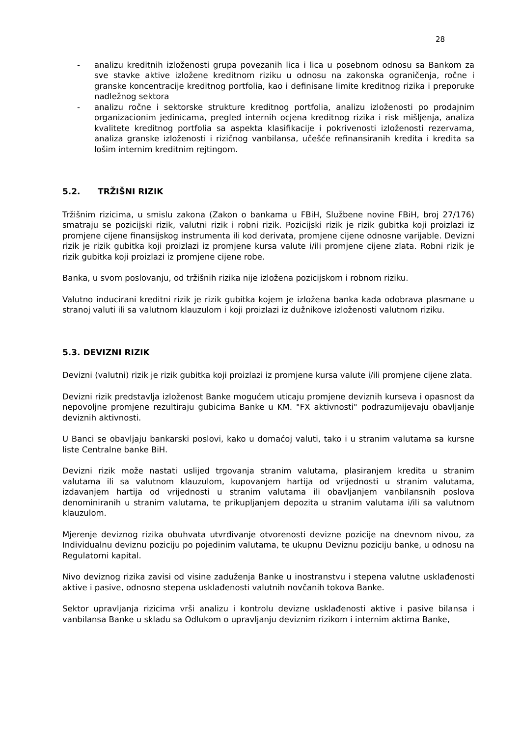28
- analizu kreditnih izloženosti grupa povezanih lica i lica u posebnom odnosu sa Bankom za sve stavke aktive izložene kreditnom riziku u odnosu na zakonska ograničenja, ročne i granske koncentracije kreditnog portfolia, kao i definisane limite kreditnog rizika i preporuke nadležnog sektora
- analizu ročne i sektorske strukture kreditnog portfolia, analizu izloženosti po prodajnim organizacionim jedinicama, pregled internih ocjena kreditnog rizika i risk mišljenja, analiza kvalitete kreditnog portfolia sa aspekta klasifikacije i pokrivenosti izloženosti rezervama, analiza granske izloženosti i rizičnog vanbilansa, učešće refinansiranih kredita i kredita sa lošim internim kreditnim rejtingom.
5.2. TRŽIŠNI RIZIK
Tržišnim rizicima, u smislu zakona (Zakon o bankama u FBiH, Službene novine FBiH, broj 27/176) smatraju se pozicijski rizik, valutni rizik i robni rizik. Pozicijski rizik je rizik gubitka koji proizlazi iz promjene cijene finansijskog instrumenta ili kod derivata, promjene cijene odnosne varijable. Devizni rizik je rizik gubitka koji proizlazi iz promjene kursa valute i/ili promjene cijene zlata. Robni rizik je rizik gubitka koji proizlazi iz promjene cijene robe.
Banka, u svom poslovanju, od tržišnih rizika nije izložena pozicijskom i robnom riziku.
Valutno inducirani kreditni rizik je rizik gubitka kojem je izložena banka kada odobrava plasmane u stranoj valuti ili sa valutnom klauzulom i koji proizlazi iz dužnikove izloženosti valutnom riziku.
5.3. DEVIZNI RIZIK
Devizni (valutni) rizik je rizik gubitka koji proizlazi iz promjene kursa valute i/ili promjene cijene zlata.
Devizni rizik predstavlja izloženost Banke mogućem uticaju promjene deviznih kurseva i opasnost da nepovoljne promjene rezultiraju gubicima Banke u KM. "FX aktivnosti" podrazumijevaju obavljanje deviznih aktivnosti.
U Banci se obavljaju bankarski poslovi, kako u domaćoj valuti, tako i u stranim valutama sa kursne liste Centralne banke BiH.
Devizni rizik može nastati uslijed trgovanja stranim valutama, plasiranjem kredita u stranim valutama ili sa valutnom klauzulom, kupovanjem hartija od vrijednosti u stranim valutama, izdavanjem hartija od vrijednosti u stranim valutama ili obavljanjem vanbilansnih poslova denominiranih u stranim valutama, te prikupljanjem depozita u stranim valutama i/ili sa valutnom klauzulom.
Mjerenje deviznog rizika obuhvata utvrđivanje otvorenosti devizne pozicije na dnevnom nivou, za Individualnu deviznu poziciju po pojedinim valutama, te ukupnu Deviznu poziciju banke, u odnosu na Regulatorni kapital.
Nivo deviznog rizika zavisi od visine zaduženja Banke u inostranstvu i stepena valutne usklađenosti aktive i pasive, odnosno stepena usklađenosti valutnih novčanih tokova Banke.
Sektor upravljanja rizicima vrši analizu i kontrolu devizne usklađenosti aktive i pasive bilansa i vanbilansa Banke u skladu sa Odlukom o upravljanju deviznim rizikom i internim aktima Banke,